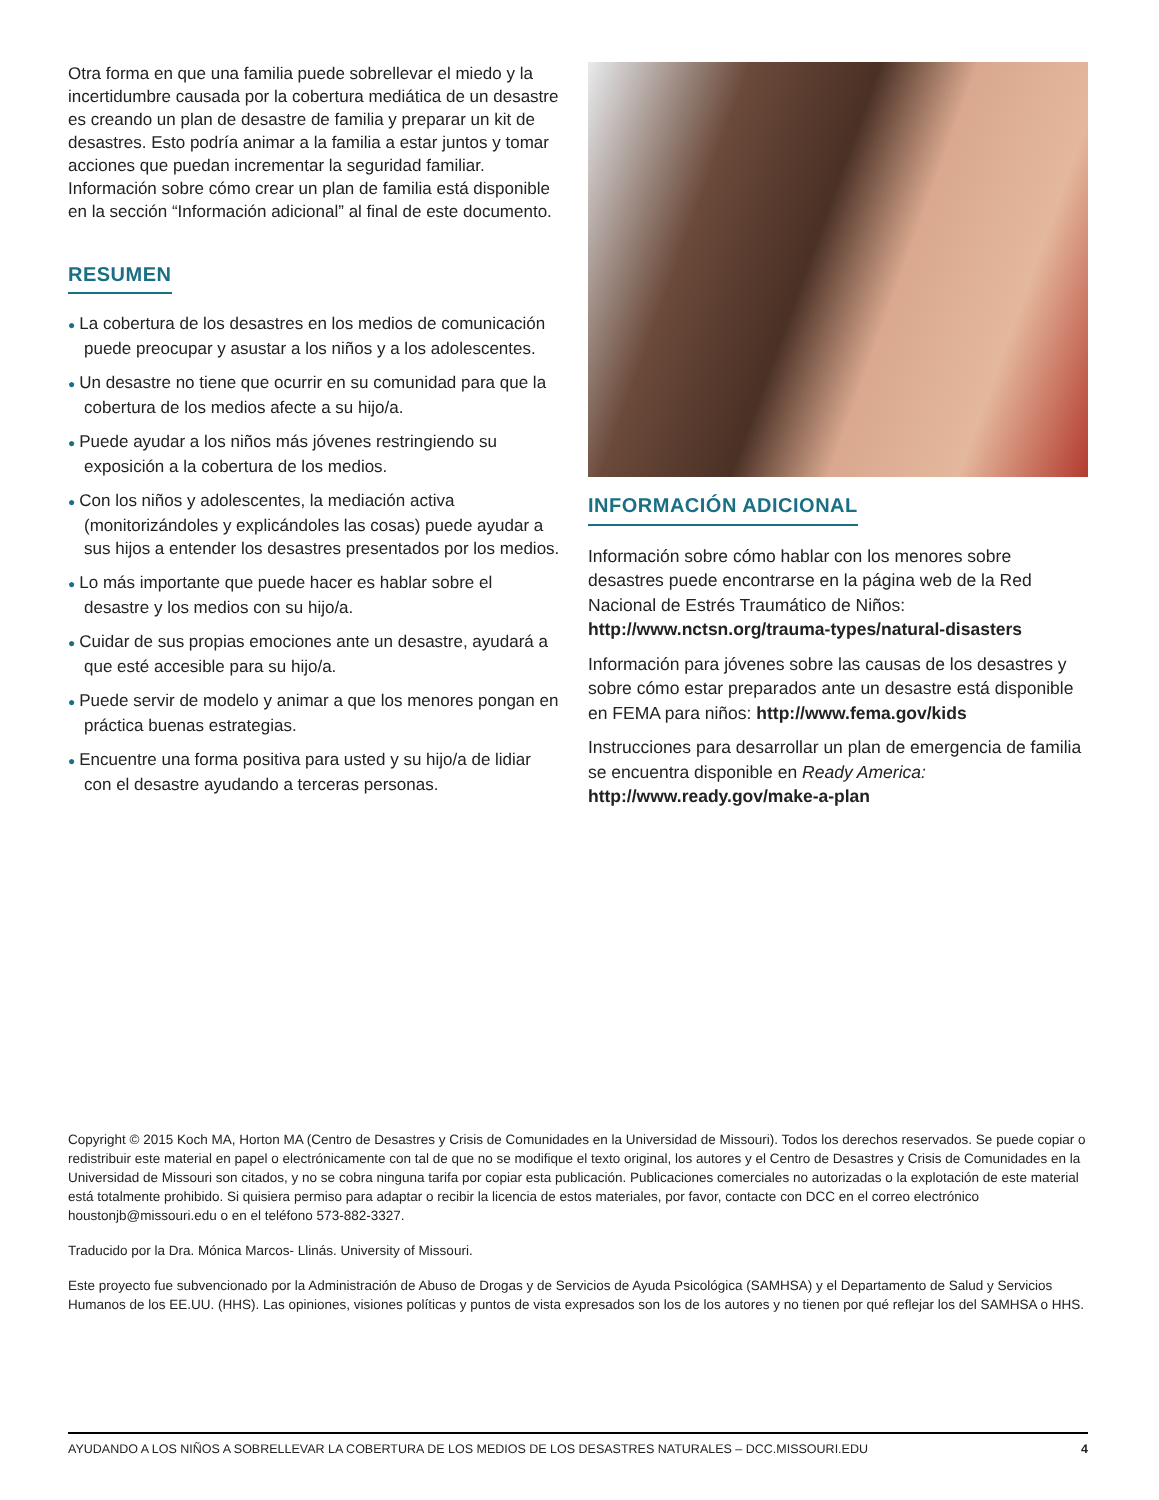Otra forma en que una familia puede sobrellevar el miedo y la incertidumbre causada por la cobertura mediática de un desastre es creando un plan de desastre de familia y preparar un kit de desastres. Esto podría animar a la familia a estar juntos y tomar acciones que puedan incrementar la seguridad familiar. Información sobre cómo crear un plan de familia está disponible en la sección “Información adicional” al final de este documento.
RESUMEN
● La cobertura de los desastres en los medios de comunicación puede preocupar y asustar a los niños y a los adolescentes.
● Un desastre no tiene que ocurrir en su comunidad para que la cobertura de los medios afecte a su hijo/a.
● Puede ayudar a los niños más jóvenes restringiendo su exposición a la cobertura de los medios.
● Con los niños y adolescentes, la mediación activa (monitorizándoles y explicándoles las cosas) puede ayudar a sus hijos a entender los desastres presentados por los medios.
● Lo más importante que puede hacer es hablar sobre el desastre y los medios con su hijo/a.
● Cuidar de sus propias emociones ante un desastre, ayudará a que esté accesible para su hijo/a.
● Puede servir de modelo y animar a que los menores pongan en práctica buenas estrategias.
● Encuentre una forma positiva para usted y su hijo/a de lidiar con el desastre ayudando a terceras personas.
INFORMACIÓN ADICIONAL
Información sobre cómo hablar con los menores sobre desastres puede encontrarse en la página web de la Red Nacional de Estrés Traumático de Niños: http://www.nctsn.org/trauma-types/natural-disasters
Información para jóvenes sobre las causas de los desastres y sobre cómo estar preparados ante un desastre está disponible en FEMA para niños: http://www.fema.gov/kids
Instrucciones para desarrollar un plan de emergencia de familia se encuentra disponible en Ready America: http://www.ready.gov/make-a-plan
Copyright © 2015 Koch MA, Horton MA (Centro de Desastres y Crisis de Comunidades en la Universidad de Missouri). Todos los derechos reservados. Se puede copiar o redistribuir este material en papel o electrónicamente con tal de que no se modifique el texto original, los autores y el Centro de Desastres y Crisis de Comunidades en la Universidad de Missouri son citados, y no se cobra ninguna tarifa por copiar esta publicación. Publicaciones comerciales no autorizadas o la explotación de este material está totalmente prohibido. Si quisiera permiso para adaptar o recibir la licencia de estos materiales, por favor, contacte con DCC en el correo electrónico houstonjb@missouri.edu o en el teléfono 573-882-3327.
Traducido por la Dra. Mónica Marcos- Llinás. University of Missouri.
Este proyecto fue subvencionado por la Administración de Abuso de Drogas y de Servicios de Ayuda Psicológica (SAMHSA) y el Departamento de Salud y Servicios Humanos de los EE.UU. (HHS). Las opiniones, visiones políticas y puntos de vista expresados son los de los autores y no tienen por qué reflejar los del SAMHSA o HHS.
AYUDANDO A LOS NIÑOS A SOBRELLEVAR LA COBERTURA DE LOS MEDIOS DE LOS DESASTRES NATURALES – DCC.MISSOURI.EDU 4